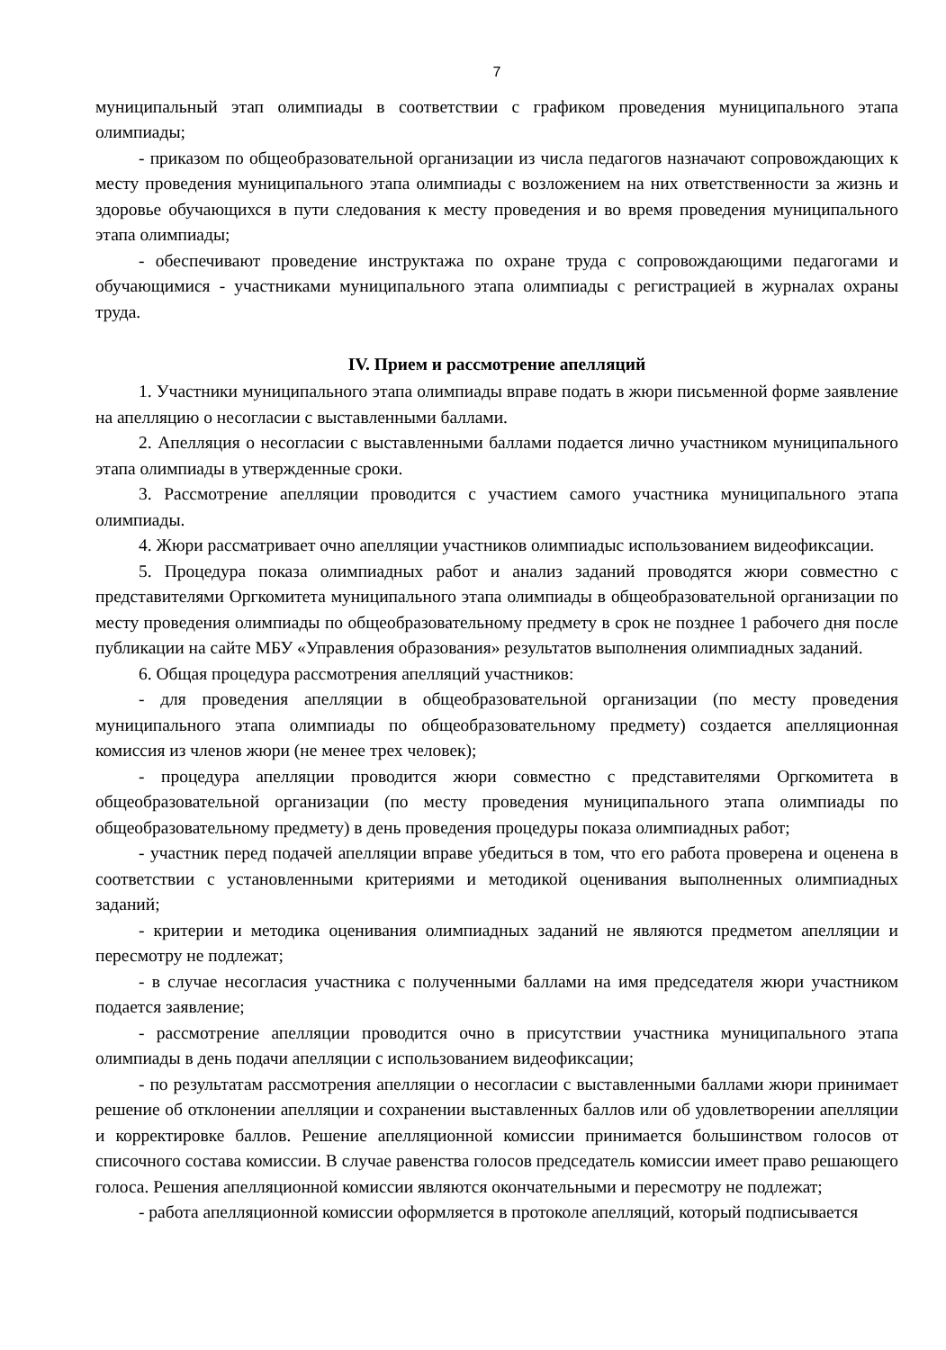7
муниципальный этап олимпиады в соответствии с графиком проведения муниципального этапа олимпиады;
- приказом по общеобразовательной организации из числа педагогов назначают сопровождающих к месту проведения муниципального этапа олимпиады с возложением на них ответственности за жизнь и здоровье обучающихся в пути следования к месту проведения и во время проведения муниципального этапа олимпиады;
- обеспечивают проведение инструктажа по охране труда с сопровождающими педагогами и обучающимися - участниками муниципального этапа олимпиады с регистрацией в журналах охраны труда.
IV. Прием и рассмотрение апелляций
1. Участники муниципального этапа олимпиады вправе подать в жюри письменной форме заявление на апелляцию о несогласии с выставленными баллами.
2. Апелляция о несогласии с выставленными баллами подается лично участником муниципального этапа олимпиады в утвержденные сроки.
3. Рассмотрение апелляции проводится с участием самого участника муниципального этапа олимпиады.
4. Жюри рассматривает очно апелляции участников олимпиадыс использованием видеофиксации.
5. Процедура показа олимпиадных работ и анализ заданий проводятся жюри совместно с представителями Оргкомитета муниципального этапа олимпиады в общеобразовательной организации по месту проведения олимпиады по общеобразовательному предмету в срок не позднее 1 рабочего дня после публикации на сайте МБУ «Управления образования» результатов выполнения олимпиадных заданий.
6. Общая процедура рассмотрения апелляций участников:
- для проведения апелляции в общеобразовательной организации (по месту проведения муниципального этапа олимпиады по общеобразовательному предмету) создается апелляционная комиссия из членов жюри (не менее трех человек);
- процедура апелляции проводится жюри совместно с представителями Оргкомитета в общеобразовательной организации (по месту проведения муниципального этапа олимпиады по общеобразовательному предмету) в день проведения процедуры показа олимпиадных работ;
- участник перед подачей апелляции вправе убедиться в том, что его работа проверена и оценена в соответствии с установленными критериями и методикой оценивания выполненных олимпиадных заданий;
- критерии и методика оценивания олимпиадных заданий не являются предметом апелляции и пересмотру не подлежат;
- в случае несогласия участника с полученными баллами на имя председателя жюри участником подается заявление;
- рассмотрение апелляции проводится очно в присутствии участника муниципального этапа олимпиады в день подачи апелляции с использованием видеофиксации;
- по результатам рассмотрения апелляции о несогласии с выставленными баллами жюри принимает решение об отклонении апелляции и сохранении выставленных баллов или об удовлетворении апелляции и корректировке баллов. Решение апелляционной комиссии принимается большинством голосов от списочного состава комиссии. В случае равенства голосов председатель комиссии имеет право решающего голоса. Решения апелляционной комиссии являются окончательными и пересмотру не подлежат;
- работа апелляционной комиссии оформляется в протоколе апелляций, который подписывается